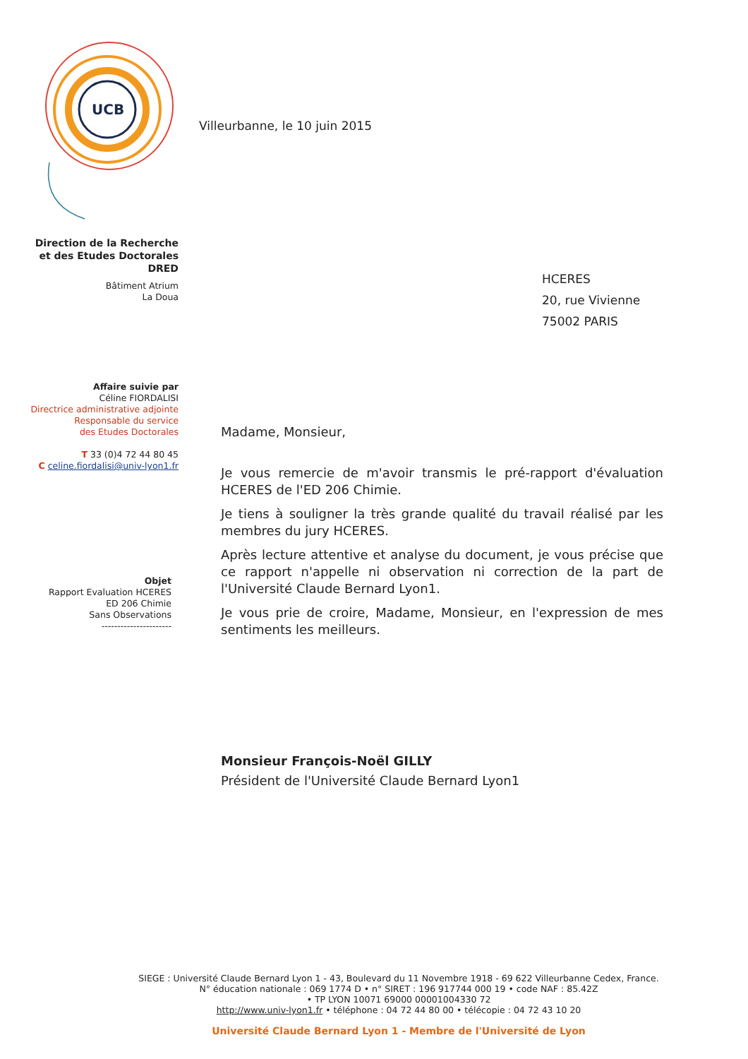UCB
Villeurbanne, le 10 juin 2015
Direction de la Recherche
et des Etudes Doctorales
DRED
Bâtiment Atrium
La Doua
Affaire suivie par
Céline FIORDALISI
Directrice administrative adjointe
Responsable du service
des Etudes Doctorales
T 33 (0)4 72 44 80 45
C celine.fiordalisi@univ-lyon1.fr
Objet
Rapport Evaluation HCERES
ED 206 Chimie
Sans Observations
----------------------
HCERES
20, rue Vivienne
75002 PARIS
Madame, Monsieur,
Je vous remercie de m'avoir transmis le pré-rapport d'évaluation HCERES de l'ED 206 Chimie.
Je tiens à souligner la très grande qualité du travail réalisé par les membres du jury HCERES.
Après lecture attentive et analyse du document, je vous précise que ce rapport n'appelle ni observation ni correction de la part de l'Université Claude Bernard Lyon1.
Je vous prie de croire, Madame, Monsieur, en l'expression de mes sentiments les meilleurs.
Monsieur François-Noël GILLY
Président de l'Université Claude Bernard Lyon1
SIEGE : Université Claude Bernard Lyon 1 - 43, Boulevard du 11 Novembre 1918 - 69 622 Villeurbanne Cedex, France.
N° éducation nationale : 069 1774 D • n° SIRET : 196 917744 000 19 • code NAF : 85.42Z
• TP LYON 10071 69000 00001004330 72
http://www.univ-lyon1.fr • téléphone : 04 72 44 80 00 • télécopie : 04 72 43 10 20
Université Claude Bernard Lyon 1 - Membre de l'Université de Lyon